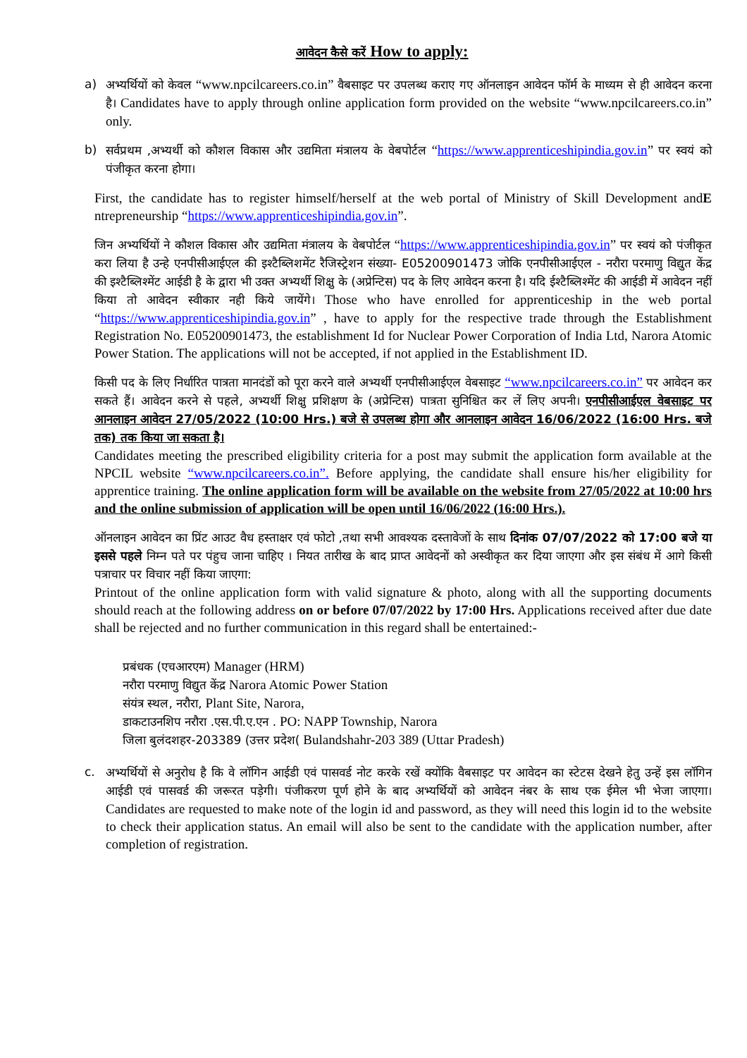आवेदन कैसे करें How to apply:
a) अभ्यर्थियों को केवल “www.npcilcareers.co.in” वैबसाइट पर उपलब्ध कराए गए ऑनलाइन आवेदन फॉर्म के माध्यम से ही आवेदन करना है। Candidates have to apply through online application form provided on the website “www.npcilcareers.co.in” only.
b) सर्वप्रथम ,अभ्यर्थी को कौशल विकास और उद्यमिता मंत्रालय के वेबपोर्टल “https://www.apprenticeshipindia.gov.in” पर स्वयं को पंजीकृत करना होगा।
First, the candidate has to register himself/herself at the web portal of Ministry of Skill Development andE ntrepreneurship “https://www.apprenticeshipindia.gov.in”.
जिन अभ्यर्थियों ने कौशल विकास और उद्यमिता मंत्रालय के वेबपोर्टल “https://www.apprenticeshipindia.gov.in” पर स्वयं को पंजीकृत करा लिया है उन्हे एनपीसीआईएल की इश्टैब्लिशमेंट रैजिस्ट्रेशन संख्या- E05200901473 जोकि एनपीसीआईएल - नरौरा परमाणु विद्युत केंद्र की इश्टैब्लिश्मेंट आईडी है के द्वारा भी उक्त अभ्यर्थी शिक्षु के (अप्रेन्टिस) पद के लिए आवेदन करना है। यदि ईश्टैब्लिश्मेंट की आईडी में आवेदन नहीं किया तो आवेदन स्वीकार नही किये जायेंगे। Those who have enrolled for apprenticeship in the web portal “https://www.apprenticeshipindia.gov.in” , have to apply for the respective trade through the Establishment Registration No. E05200901473, the establishment Id for Nuclear Power Corporation of India Ltd, Narora Atomic Power Station. The applications will not be accepted, if not applied in the Establishment ID.
किसी पद के लिए निर्धारित पात्रता मानदंडों को पूरा करने वाले अभ्यर्थी एनपीसीआईएल वेबसाइट “www.npcilcareers.co.in” पर आवेदन कर सकते हैं। आवेदन करने से पहले, अभ्यर्थी शिक्षु प्रशिक्षण के (अप्रेन्टिस) पात्रता सुनिश्चित कर लें लिए अपनी। एनपीसीआईएल वेबसाइट पर आनलाइन आवेदन 27/05/2022 (10:00 Hrs.) बजे से उपलब्ध होगा और आनलाइन आवेदन 16/06/2022 (16:00 Hrs. बजे तक) तक किया जा सकता है।
Candidates meeting the prescribed eligibility criteria for a post may submit the application form available at the NPCIL website “www.npcilcareers.co.in”. Before applying, the candidate shall ensure his/her eligibility for apprentice training. The online application form will be available on the website from 27/05/2022 at 10:00 hrs and the online submission of application will be open until 16/06/2022 (16:00 Hrs.).
ऑनलाइन आवेदन का प्रिंट आउट वैध हस्ताक्षर एवं फोटो ,तथा सभी आवश्यक दस्तावेजों के साथ दिनांक 07/07/2022 को 17:00 बजे या इससे पहले निम्न पते पर पंहुच जाना चाहिए । नियत तारीख के बाद प्राप्त आवेदनों को अस्वीकृत कर दिया जाएगा और इस संबंध में आगे किसी पत्राचार पर विचार नहीं किया जाएगा:
Printout of the online application form with valid signature & photo, along with all the supporting documents should reach at the following address on or before 07/07/2022 by 17:00 Hrs. Applications received after due date shall be rejected and no further communication in this regard shall be entertained:-
प्रबंधक (एचआरएम) Manager (HRM)
नरौरा परमाणु विद्युत केंद्र Narora Atomic Power Station
संयंत्र स्थल, नरौरा, Plant Site, Narora,
डाकटाउनशिप नरौरा .एस.पी.ए.एन . PO: NAPP Township, Narora
जिला बुलंदशहर-203389 (उत्तर प्रदेश( Bulandshahr-203 389 (Uttar Pradesh)
c. अभ्यर्थियों से अनुरोध है कि वे लॉगिन आईडी एवं पासवर्ड नोट करके रखें क्योंकि वैबसाइट पर आवेदन का स्टेटस देखने हेतु उन्हें इस लॉगिन आईडी एवं पासवर्ड की जरूरत पड़ेगी। पंजीकरण पूर्ण होने के बाद अभ्यर्थियों को आवेदन नंबर के साथ एक ईमेल भी भेजा जाएगा। Candidates are requested to make note of the login id and password, as they will need this login id to the website to check their application status. An email will also be sent to the candidate with the application number, after completion of registration.